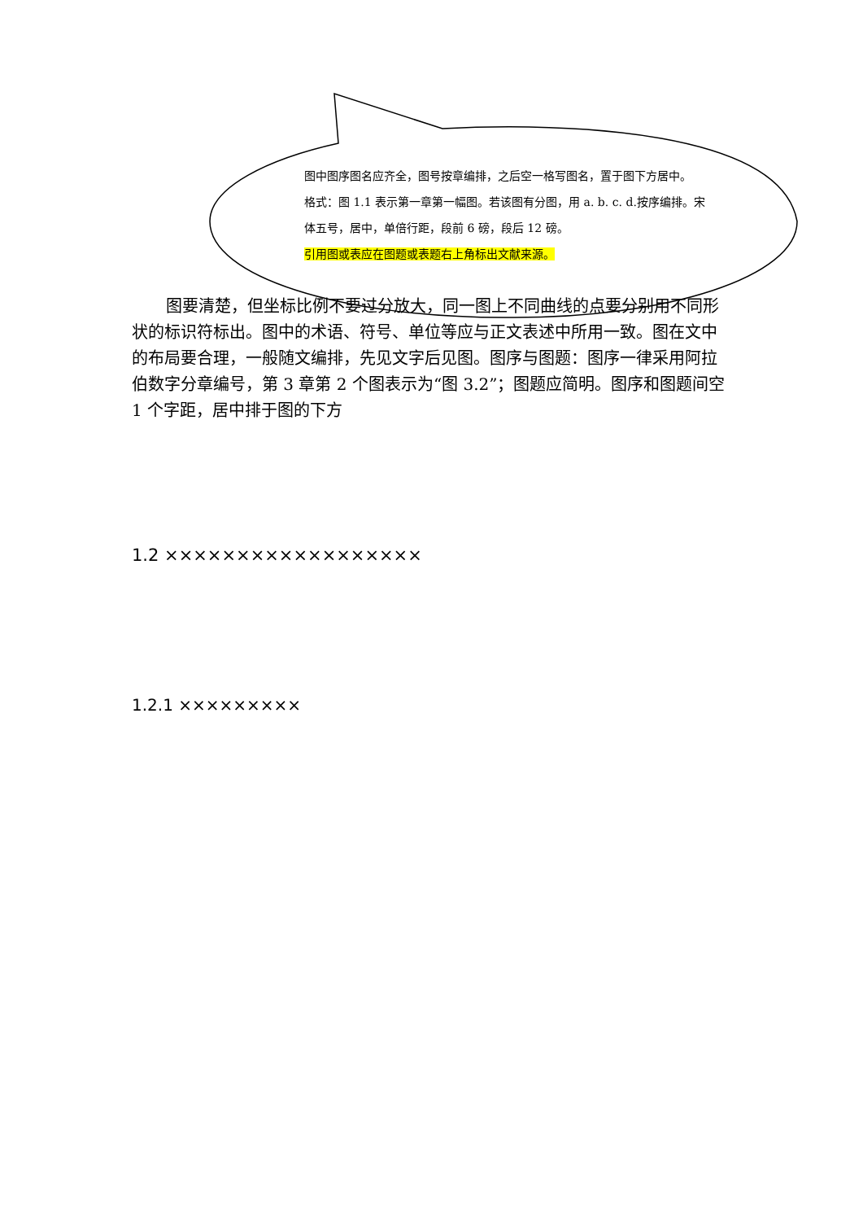图中图序图名应齐全，图号按章编排，之后空一格写图名，置于图下方居中。
格式：图 1.1 表示第一章第一幅图。若该图有分图，用 a. b. c. d.按序编排。宋体五号，居中，单倍行距，段前 6 磅，段后 12 磅。
引用图或表应在图题或表题右上角标出文献来源。
图要清楚，但坐标比例不要过分放大，同一图上不同曲线的点要分别用不同形状的标识符标出。图中的术语、符号、单位等应与正文表述中所用一致。图在文中的布局要合理，一般随文编排，先见文字后见图。图序与图题：图序一律采用阿拉伯数字分章编号，第 3 章第 2 个图表示为“图 3.2”；图题应简明。图序和图题间空 1 个字距，居中排于图的下方
1.2 ××××××××××××××××××
1.2.1 ×××××××××